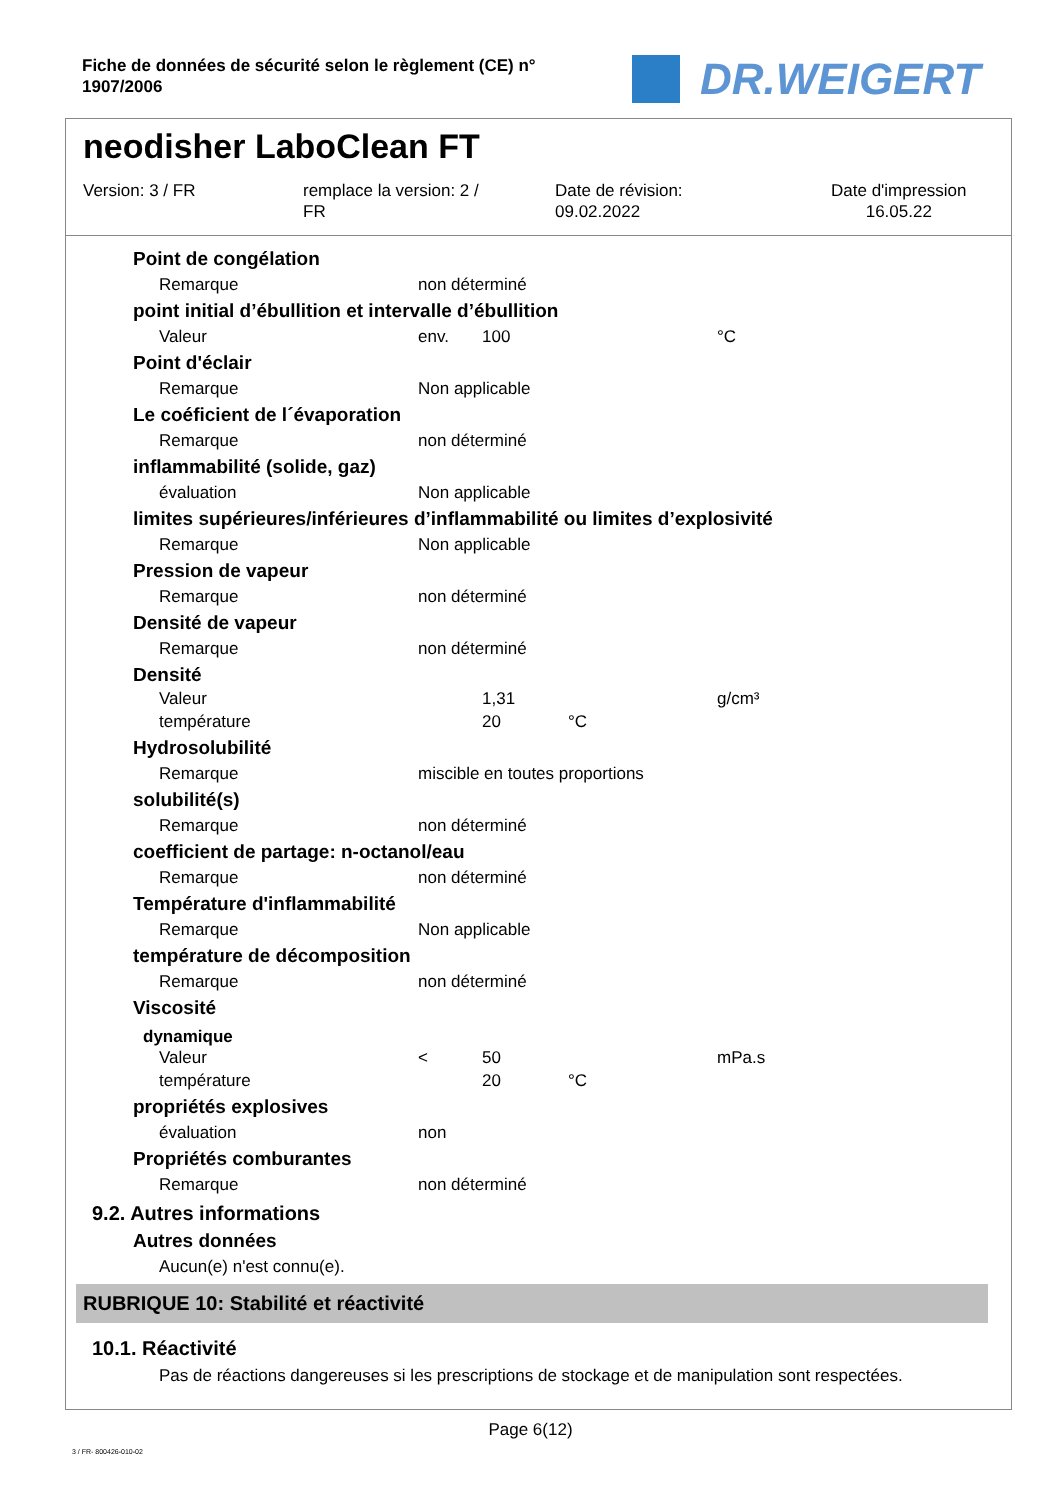Fiche de données de sécurité selon le règlement (CE) n°
1907/2006
DR.WEIGERT
neodisher LaboClean FT
Version: 3 / FR remplace la version: 2 /
FR
Date de révision:
09.02.2022
Date d'impression
16.05.22
Point de congélation
Remarque non déterminé
point initial d’ébullition et intervalle d’ébullition
Valeur env. 100 °C
Point d'éclair
Remarque Non applicable
Le coéficient de l´évaporation
Remarque non déterminé
inflammabilité (solide, gaz)
évaluation Non applicable
limites supérieures/inférieures d’inflammabilité ou limites d’explosivité
Remarque Non applicable
Pression de vapeur
Remarque non déterminé
Densité de vapeur
Remarque non déterminé
Densité
Valeur 1,31 g/cm³
température 20 °C
Hydrosolubilité
Remarque miscible en toutes proportions
solubilité(s)
Remarque non déterminé
coefficient de partage: n-octanol/eau
Remarque non déterminé
Température d'inflammabilité
Remarque Non applicable
température de décomposition
Remarque non déterminé
Viscosité
dynamique
Valeur < 50 mPa.s
température 20 °C
propriétés explosives
évaluation non
Propriétés comburantes
Remarque non déterminé
9.2. Autres informations
Autres données
Aucun(e) n'est connu(e).
RUBRIQUE 10: Stabilité et réactivité
10.1. Réactivité
Pas de réactions dangereuses si les prescriptions de stockage et de manipulation sont respectées.
Page 6(12)
3 / FR- 800426-010-02